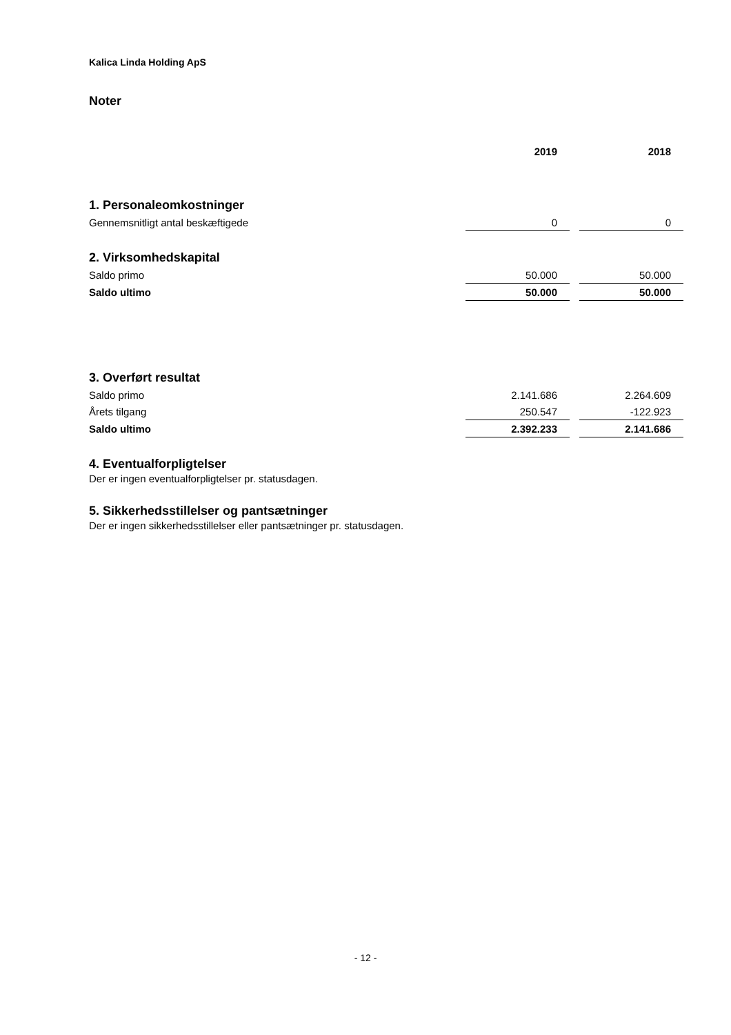Kalica Linda Holding ApS
Noter
| | 2019 | | 2018 |
| 1. Personaleomkostninger | | | |
| Gennemsnitligt antal beskæftigede | 0 | | 0 |
| 2. Virksomhedskapital | | | |
| Saldo primo | 50.000 | | 50.000 |
| Saldo ultimo | 50.000 | | 50.000 |
| 3. Overført resultat | | | |
| Saldo primo | 2.141.686 | | 2.264.609 |
| Årets tilgang | 250.547 | | -122.923 |
| Saldo ultimo | 2.392.233 | | 2.141.686 |
4. Eventualforpligtelser
Der er ingen eventualforpligtelser pr. statusdagen.
5. Sikkerhedsstillelser og pantsætninger
Der er ingen sikkerhedsstillelser eller pantsætninger pr. statusdagen.
- 12 -